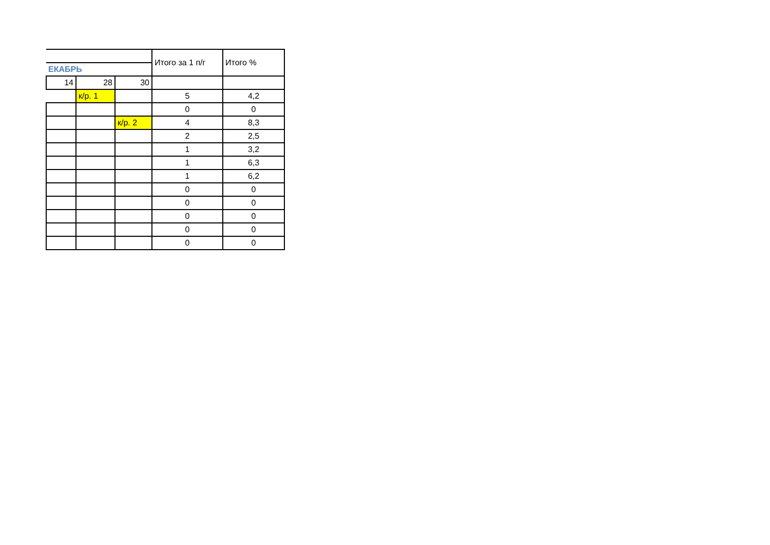| | | | Итого за 1 п/г | Итого % |
| --- | --- | --- | --- | --- |
| ЕКАБРЬ | | | | |
| 14 | 28 | 30 | | |
| | к/р. 1 | | 5 | 4,2 |
| | | | 0 | 0 |
| | | к/р. 2 | 4 | 8,3 |
| | | | 2 | 2,5 |
| | | | 1 | 3,2 |
| | | | 1 | 6,3 |
| | | | 1 | 6,2 |
| | | | 0 | 0 |
| | | | 0 | 0 |
| | | | 0 | 0 |
| | | | 0 | 0 |
| | | | 0 | 0 |